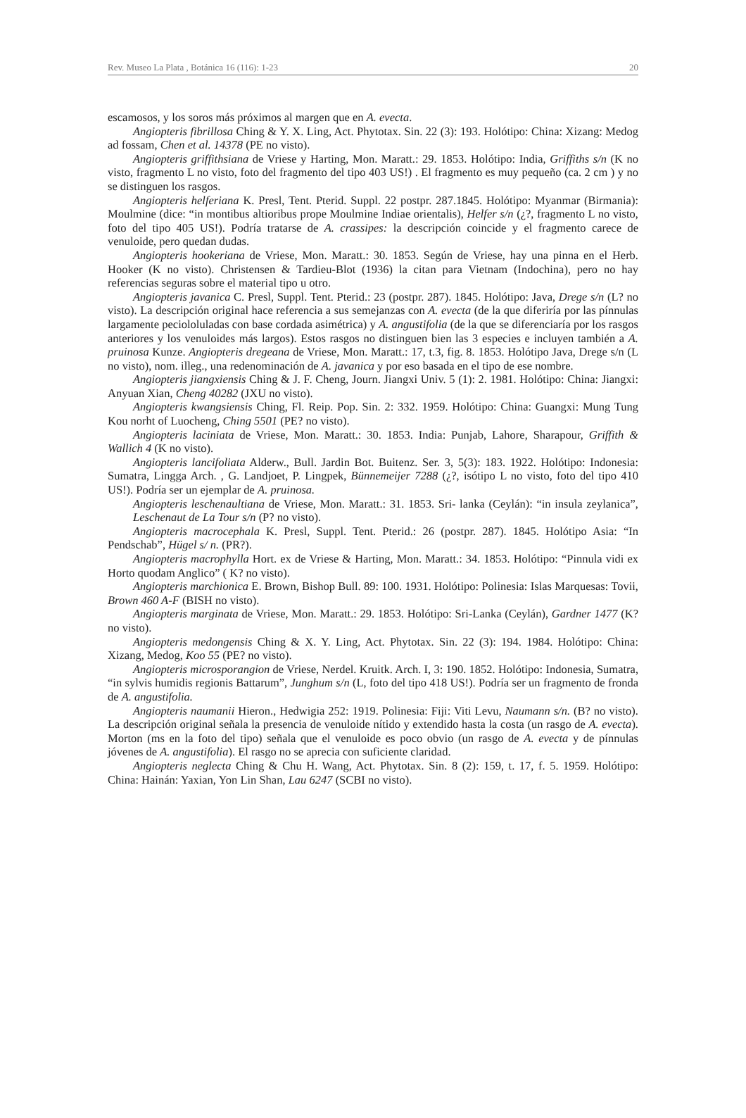Rev. Museo La Plata , Botánica 16 (116): 1-23 20
escamosos, y los soros más próximos al margen que en A. evecta.
Angiopteris fibrillosa Ching & Y. X. Ling, Act. Phytotax. Sin. 22 (3): 193. Holótipo: China: Xizang: Medog ad fossam, Chen et al. 14378 (PE no visto).
Angiopteris griffithsiana de Vriese y Harting, Mon. Maratt.: 29. 1853. Holótipo: India, Griffiths s/n (K no visto, fragmento L no visto, foto del fragmento del tipo 403 US!) . El fragmento es muy pequeño (ca. 2 cm ) y no se distinguen los rasgos.
Angiopteris helferiana K. Presl, Tent. Pterid. Suppl. 22 postpr. 287.1845. Holótipo: Myanmar (Birmania): Moulmine (dice: “in montibus altioribus prope Moulmine Indiae orientalis), Helfer s/n (¿?, fragmento L no visto, foto del tipo 405 US!). Podría tratarse de A. crassipes: la descripción coincide y el fragmento carece de venuloide, pero quedan dudas.
Angiopteris hookeriana de Vriese, Mon. Maratt.: 30. 1853. Según de Vriese, hay una pinna en el Herb. Hooker (K no visto). Christensen & Tardieu-Blot (1936) la citan para Vietnam (Indochina), pero no hay referencias seguras sobre el material tipo u otro.
Angiopteris javanica C. Presl, Suppl. Tent. Pterid.: 23 (postpr. 287). 1845. Holótipo: Java, Drege s/n (L? no visto). La descripción original hace referencia a sus semejanzas con A. evecta (de la que diferiría por las pínnulas largamente peciololuladas con base cordada asimétrica) y A. angustifolia (de la que se diferenciaría por los rasgos anteriores y los venuloides más largos). Estos rasgos no distinguen bien las 3 especies e incluyen también a A. pruinosa Kunze. Angiopteris dregeana de Vriese, Mon. Maratt.: 17, t.3, fig. 8. 1853. Holótipo Java, Drege s/n (L no visto), nom. illeg., una redenominación de A. javanica y por eso basada en el tipo de ese nombre.
Angiopteris jiangxiensis Ching & J. F. Cheng, Journ. Jiangxi Univ. 5 (1): 2. 1981. Holótipo: China: Jiangxi: Anyuan Xian, Cheng 40282 (JXU no visto).
Angiopteris kwangsiensis Ching, Fl. Reip. Pop. Sin. 2: 332. 1959. Holótipo: China: Guangxi: Mung Tung Kou norht of Luocheng, Ching 5501 (PE? no visto).
Angiopteris laciniata de Vriese, Mon. Maratt.: 30. 1853. India: Punjab, Lahore, Sharapour, Griffith & Wallich 4 (K no visto).
Angiopteris lancifoliata Alderw., Bull. Jardin Bot. Buitenz. Ser. 3, 5(3): 183. 1922. Holótipo: Indonesia: Sumatra, Lingga Arch. , G. Landjoet, P. Lingpek, Bünnemeijer 7288 (¿?, isótipo L no visto, foto del tipo 410 US!). Podría ser un ejemplar de A. pruinosa.
Angiopteris leschenaultiana de Vriese, Mon. Maratt.: 31. 1853. Sri- lanka (Ceylán): “in insula zeylanica”, Leschenaut de La Tour s/n (P? no visto).
Angiopteris macrocephala K. Presl, Suppl. Tent. Pterid.: 26 (postpr. 287). 1845. Holótipo Asia: “In Pendschab”, Hügel s/ n. (PR?).
Angiopteris macrophylla Hort. ex de Vriese & Harting, Mon. Maratt.: 34. 1853. Holótipo: “Pinnula vidi ex Horto quodam Anglico” ( K? no visto).
Angiopteris marchionica E. Brown, Bishop Bull. 89: 100. 1931. Holótipo: Polinesia: Islas Marquesas: Tovii, Brown 460 A-F (BISH no visto).
Angiopteris marginata de Vriese, Mon. Maratt.: 29. 1853. Holótipo: Sri-Lanka (Ceylán), Gardner 1477 (K? no visto).
Angiopteris medongensis Ching & X. Y. Ling, Act. Phytotax. Sin. 22 (3): 194. 1984. Holótipo: China: Xizang, Medog, Koo 55 (PE? no visto).
Angiopteris microsporangion de Vriese, Nerdel. Kruitk. Arch. I, 3: 190. 1852. Holótipo: Indonesia, Sumatra, “in sylvis humidis regionis Battarum”, Junghum s/n (L, foto del tipo 418 US!). Podría ser un fragmento de fronda de A. angustifolia.
Angiopteris naumanii Hieron., Hedwigia 252: 1919. Polinesia: Fiji: Viti Levu, Naumann s/n. (B? no visto). La descripción original señala la presencia de venuloide nítido y extendido hasta la costa (un rasgo de A. evecta). Morton (ms en la foto del tipo) señala que el venuloide es poco obvio (un rasgo de A. evecta y de pínnulas jóvenes de A. angustifolia). El rasgo no se aprecia con suficiente claridad.
Angiopteris neglecta Ching & Chu H. Wang, Act. Phytotax. Sin. 8 (2): 159, t. 17, f. 5. 1959. Holótipo: China: Hainán: Yaxian, Yon Lin Shan, Lau 6247 (SCBI no visto).